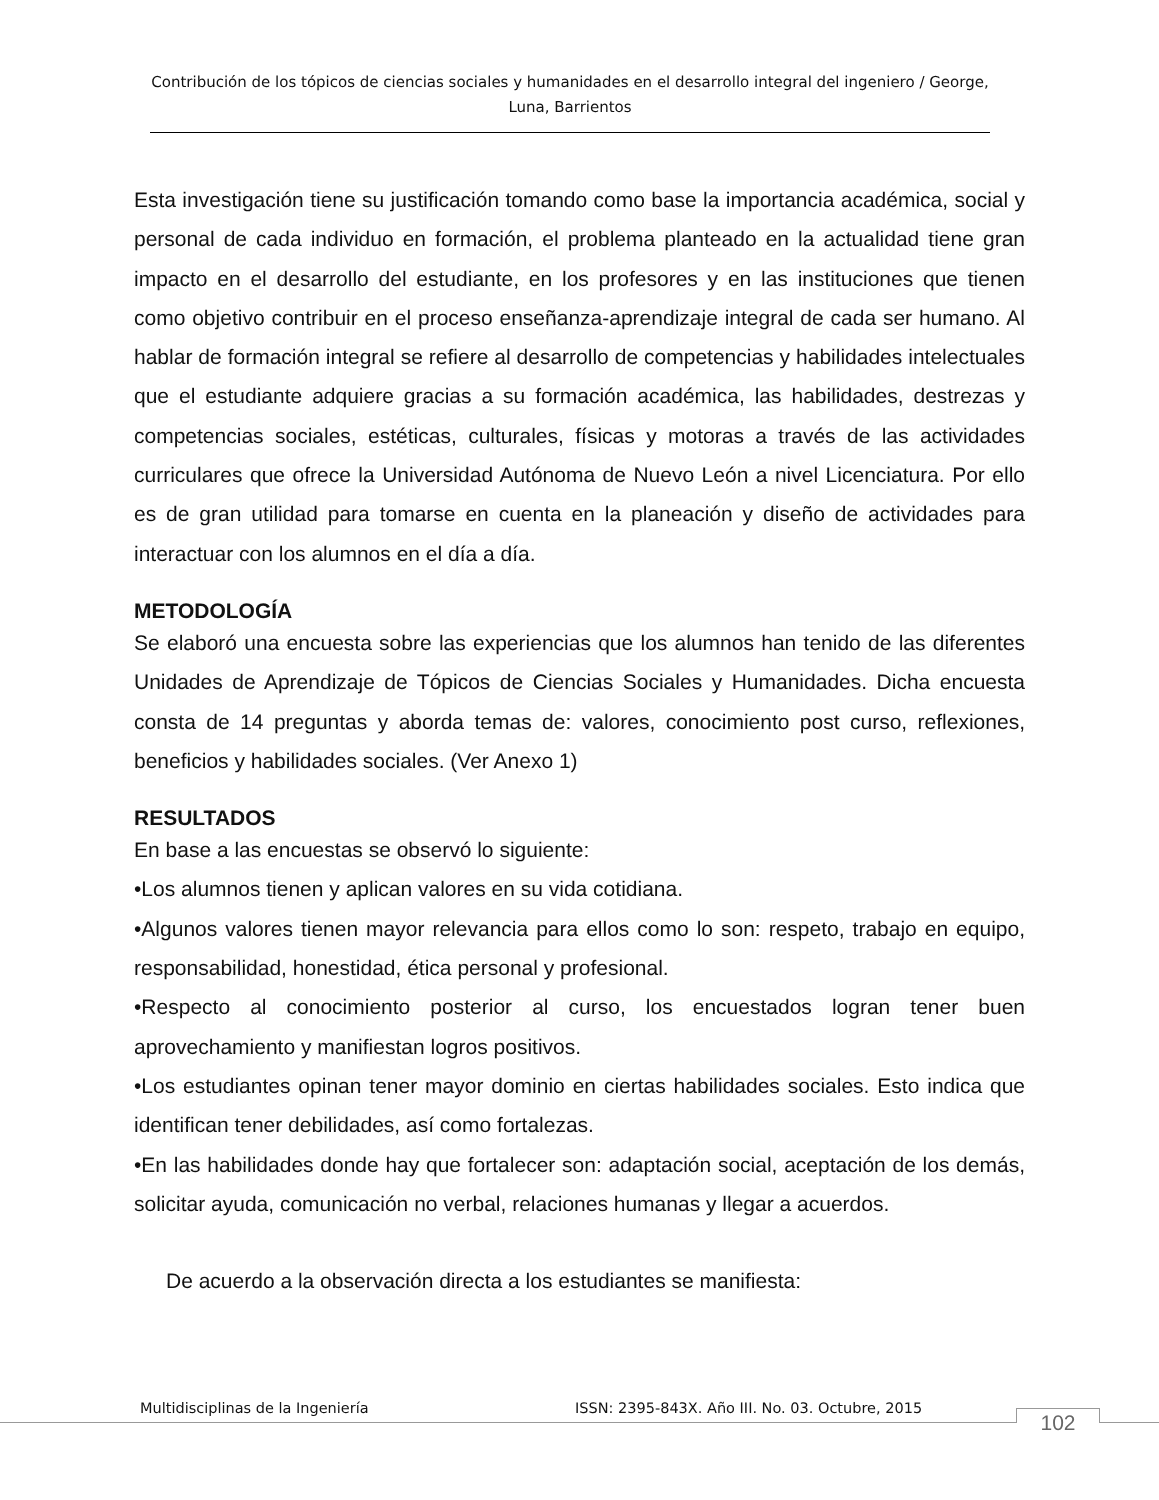Contribución de los tópicos de ciencias sociales y humanidades en el desarrollo integral del ingeniero / George, Luna, Barrientos
Esta investigación tiene su justificación tomando como base la importancia académica, social y personal de cada individuo en formación, el problema planteado en la actualidad tiene gran impacto en el desarrollo del estudiante, en los profesores y en las instituciones que tienen como objetivo contribuir en el proceso enseñanza-aprendizaje integral de cada ser humano. Al hablar de formación integral se refiere al desarrollo de competencias y habilidades intelectuales que el estudiante adquiere gracias a su formación académica, las habilidades, destrezas y competencias sociales, estéticas, culturales, físicas y motoras a través de las actividades curriculares que ofrece la Universidad Autónoma de Nuevo León a nivel Licenciatura. Por ello es de gran utilidad para tomarse en cuenta en la planeación y diseño de actividades para interactuar con los alumnos en el día a día.
METODOLOGÍA
Se elaboró una encuesta sobre las experiencias que los alumnos han tenido de las diferentes Unidades de Aprendizaje de Tópicos de Ciencias Sociales y Humanidades. Dicha encuesta consta de 14 preguntas y aborda temas de: valores, conocimiento post curso, reflexiones, beneficios y habilidades sociales. (Ver Anexo 1)
RESULTADOS
En base a las encuestas se observó lo siguiente:
•Los alumnos tienen y aplican valores en su vida cotidiana.
•Algunos valores tienen mayor relevancia para ellos como lo son: respeto, trabajo en equipo, responsabilidad, honestidad, ética personal y profesional.
•Respecto al conocimiento posterior al curso, los encuestados logran tener buen aprovechamiento y manifiestan logros positivos.
•Los estudiantes opinan tener mayor dominio en ciertas habilidades sociales. Esto indica que identifican tener debilidades, así como fortalezas.
•En las habilidades donde hay que fortalecer son: adaptación social, aceptación de los demás, solicitar ayuda, comunicación no verbal, relaciones humanas y llegar a acuerdos.
De acuerdo a la observación directa a los estudiantes se manifiesta:
Multidisciplinas de la Ingeniería ISSN: 2395-843X. Año III. No. 03. Octubre, 2015
102